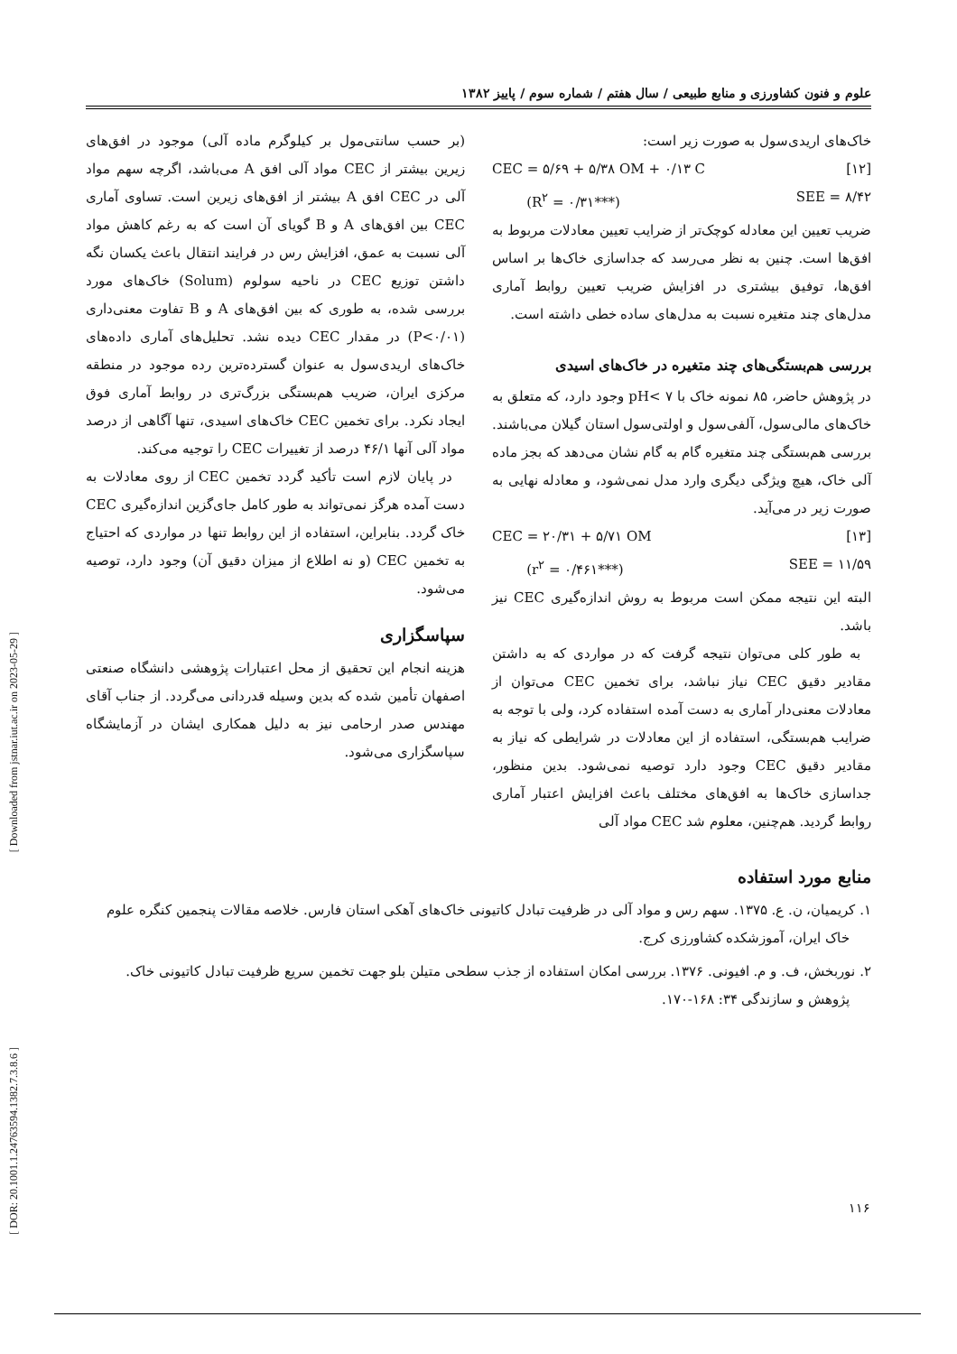علوم و فنون کشاورزی و منابع طبیعی / سال هفتم / شماره سوم / پاییز ۱۳۸۲
خاک‌های اریدی‌سول به صورت زیر است:
CEC = ۵/۶۹ + ۵/۳۸ OM + ۰/۱۳ C [۱۲]
(R<sup>۲</sup> = ۰/۳۱***) SEE = ۸/۴۲
ضریب تعیین این معادله کوچک‌تر از ضرایب تعیین معادلات مربوط به افق‌ها است. چنین به نظر می‌رسد که جداسازی خاک‌ها بر اساس افق‌ها، توفیق بیشتری در افزایش ضریب تعیین روابط آماری مدل‌های چند متغیره نسبت به مدل‌های ساده خطی داشته است.
بررسی هم‌بستگی‌های چند متغیره در خاک‌های اسیدی
در پژوهش حاضر، ۸۵ نمونه خاک با pH< ۷ وجود دارد، که متعلق به خاک‌های مالی‌سول، آلفی‌سول و اولتی‌سول استان گیلان می‌باشند. بررسی هم‌بستگی چند متغیره گام به گام نشان می‌دهد که بجز ماده آلی خاک، هیچ ویژگی دیگری وارد مدل نمی‌شود، و معادله نهایی به صورت زیر در می‌آید.
CEC = ۲۰/۳۱ + ۵/۷۱ OM [۱۳]
(r<sup>۲</sup> = ۰/۴۶۱***) SEE = ۱۱/۵۹
البته این نتیجه ممکن است مربوط به روش اندازه‌گیری CEC نیز باشد.
به طور کلی می‌توان نتیجه گرفت که در مواردی که به داشتن مقادیر دقیق CEC نیاز نباشد، برای تخمین CEC می‌توان از معادلات معنی‌دار آماری به دست آمده استفاده کرد، ولی با توجه به ضرایب هم‌بستگی، استفاده از این معادلات در شرایطی که نیاز به مقادیر دقیق CEC وجود دارد توصیه نمی‌شود. بدین منظور، جداسازی خاک‌ها به افق‌های مختلف باعث افزایش اعتبار آماری روابط گردید. هم‌چنین، معلوم شد CEC مواد آلی
(بر حسب سانتی‌مول بر کیلوگرم ماده آلی) موجود در افق‌های زیرین بیشتر از CEC مواد آلی افق A می‌باشد، اگرچه سهم مواد آلی در CEC افق A بیشتر از افق‌های زیرین است. تساوی آماری CEC بین افق‌های A و B گویای آن است که به رغم کاهش مواد آلی نسبت به عمق، افزایش رس در فرایند انتقال باعث یکسان نگه داشتن توزیع CEC در ناحیه سولوم (Solum) خاک‌های مورد بررسی شده، به طوری که بین افق‌های A و B تفاوت معنی‌داری (P<۰/۰۱) در مقدار CEC دیده نشد. تحلیل‌های آماری داده‌های خاک‌های اریدی‌سول به عنوان گسترده‌ترین رده موجود در منطقه مرکزی ایران، ضریب هم‌بستگی بزرگ‌تری در روابط آماری فوق ایجاد نکرد. برای تخمین CEC خاک‌های اسیدی، تنها آگاهی از درصد مواد آلی آنها ۴۶/۱ درصد از تغییرات CEC را توجیه می‌کند.
در پایان لازم است تأکید گردد تخمین CEC از روی معادلات به دست آمده هرگز نمی‌تواند به طور کامل جای‌گزین اندازه‌گیری CEC خاک گردد. بنابراین، استفاده از این روابط تنها در مواردی که احتیاج به تخمین CEC (و نه اطلاع از میزان دقیق آن) وجود دارد، توصیه می‌شود.
سپاسگزاری
هزینه انجام این تحقیق از محل اعتبارات پژوهشی دانشگاه صنعتی اصفهان تأمین شده که بدین وسیله قدردانی می‌گردد. از جناب آقای مهندس صدر ارحامی نیز به دلیل همکاری ایشان در آزمایشگاه سپاسگزاری می‌شود.
منابع مورد استفاده
۱. کریمیان، ن. ع. ۱۳۷۵. سهم رس و مواد آلی در ظرفیت تبادل کاتیونی خاک‌های آهکی استان فارس. خلاصه مقالات پنجمین کنگره علوم خاک ایران، آموزشکده کشاورزی کرج.
۲. نوربخش، ف. و م. افیونی. ۱۳۷۶. بررسی امکان استفاده از جذب سطحی متیلن بلو جهت تخمین سریع ظرفیت تبادل کاتیونی خاک. پژوهش و سازندگی ۳۴: ۱۶۸-۱۷۰.
[ Downloaded from jstnar.iut.ac.ir on 2023-05-29 ]
[ DOR: 20.1001.1.24763594.1382.7.3.8.6 ]
۱۱۶